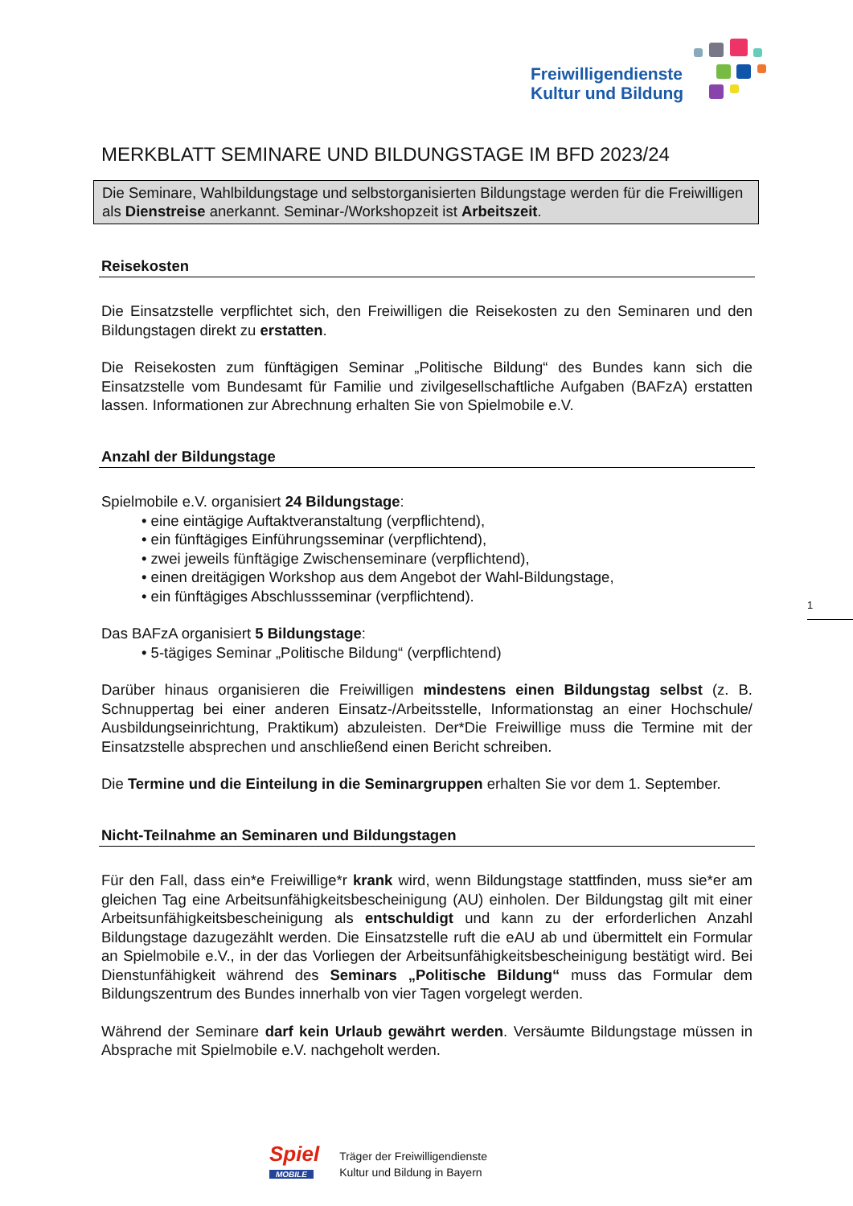Freiwilligendienste
Kultur und Bildung
MERKBLATT SEMINARE UND BILDUNGSTAGE IM BFD 2023/24
Die Seminare, Wahlbildungstage und selbstorganisierten Bildungstage werden für die Freiwilligen als Dienstreise anerkannt. Seminar-/Workshopzeit ist Arbeitszeit.
Reisekosten
Die Einsatzstelle verpflichtet sich, den Freiwilligen die Reisekosten zu den Seminaren und den Bildungstagen direkt zu erstatten.
Die Reisekosten zum fünftägigen Seminar „Politische Bildung“ des Bundes kann sich die Einsatzstelle vom Bundesamt für Familie und zivilgesellschaftliche Aufgaben (BAFzA) erstatten lassen. Informationen zur Abrechnung erhalten Sie von Spielmobile e.V.
Anzahl der Bildungstage
Spielmobile e.V. organisiert 24 Bildungstage:
• eine eintägige Auftaktveranstaltung (verpflichtend),
• ein fünftägiges Einführungsseminar (verpflichtend),
• zwei jeweils fünftägige Zwischenseminare (verpflichtend),
• einen dreitägigen Workshop aus dem Angebot der Wahl-Bildungstage,
• ein fünftägiges Abschlussseminar (verpflichtend).
Das BAFzA organisiert 5 Bildungstage:
• 5-tägiges Seminar „Politische Bildung“ (verpflichtend)
Darüber hinaus organisieren die Freiwilligen mindestens einen Bildungstag selbst (z. B. Schnuppertag bei einer anderen Einsatz-/Arbeitsstelle, Informationstag an einer Hochschule/ Ausbildungseinrichtung, Praktikum) abzuleisten. Der*Die Freiwillige muss die Termine mit der Einsatzstelle absprechen und anschließend einen Bericht schreiben.
Die Termine und die Einteilung in die Seminargruppen erhalten Sie vor dem 1. September.
Nicht-Teilnahme an Seminaren und Bildungstagen
Für den Fall, dass ein*e Freiwillige*r krank wird, wenn Bildungstage stattfinden, muss sie*er am gleichen Tag eine Arbeitsunfähigkeitsbescheinigung (AU) einholen. Der Bildungstag gilt mit einer Arbeitsunfähigkeitsbescheinigung als entschuldigt und kann zu der erforderlichen Anzahl Bildungstage dazugezählt werden. Die Einsatzstelle ruft die eAU ab und übermittelt ein Formular an Spielmobile e.V., in der das Vorliegen der Arbeitsunfähigkeitsbescheinigung bestätigt wird. Bei Dienstunfähigkeit während des Seminars „Politische Bildung“ muss das Formular dem Bildungszentrum des Bundes innerhalb von vier Tagen vorgelegt werden.
Während der Seminare darf kein Urlaub gewährt werden. Versäumte Bildungstage müssen in Absprache mit Spielmobile e.V. nachgeholt werden.
1
Spiel
MOBILE
Träger der Freiwilligendienste
Kultur und Bildung in Bayern